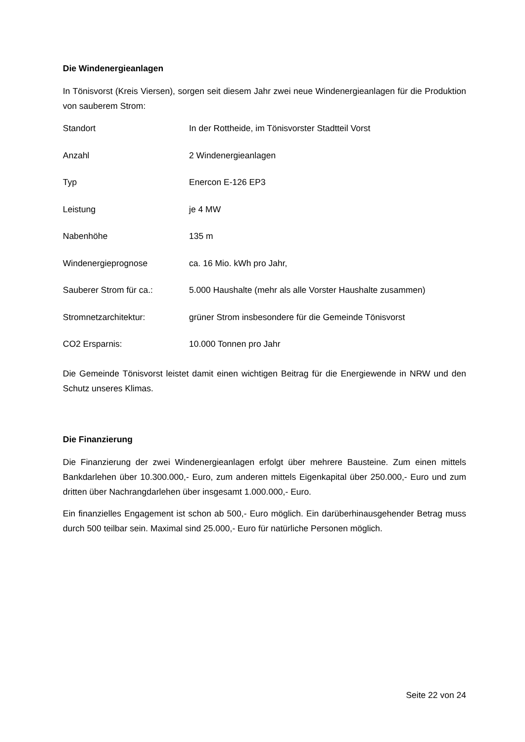Die Windenergieanlagen
In Tönisvorst (Kreis Viersen), sorgen seit diesem Jahr zwei neue Windenergieanlagen für die Produktion von sauberem Strom:
| Standort | In der Rottheide, im Tönisvorster Stadtteil Vorst |
| Anzahl | 2 Windenergieanlagen |
| Typ | Enercon E-126 EP3 |
| Leistung | je 4 MW |
| Nabenhöhe | 135 m |
| Windenergieprognose | ca. 16 Mio. kWh pro Jahr, |
| Sauberer Strom für ca.: | 5.000 Haushalte (mehr als alle Vorster Haushalte zusammen) |
| Stromnetzarchitektur: | grüner Strom insbesondere für die Gemeinde Tönisvorst |
| CO2 Ersparnis: | 10.000 Tonnen pro Jahr |
Die Gemeinde Tönisvorst leistet damit einen wichtigen Beitrag für die Energiewende in NRW und den Schutz unseres Klimas.
Die Finanzierung
Die Finanzierung der zwei Windenergieanlagen erfolgt über mehrere Bausteine. Zum einen mittels Bankdarlehen über 10.300.000,- Euro, zum anderen mittels Eigenkapital über 250.000,- Euro und zum dritten über Nachrangdarlehen über insgesamt 1.000.000,- Euro.
Ein finanzielles Engagement ist schon ab 500,- Euro möglich. Ein darüberhinausgehender Betrag muss durch 500 teilbar sein. Maximal sind 25.000,- Euro für natürliche Personen möglich.
Seite 22 von 24